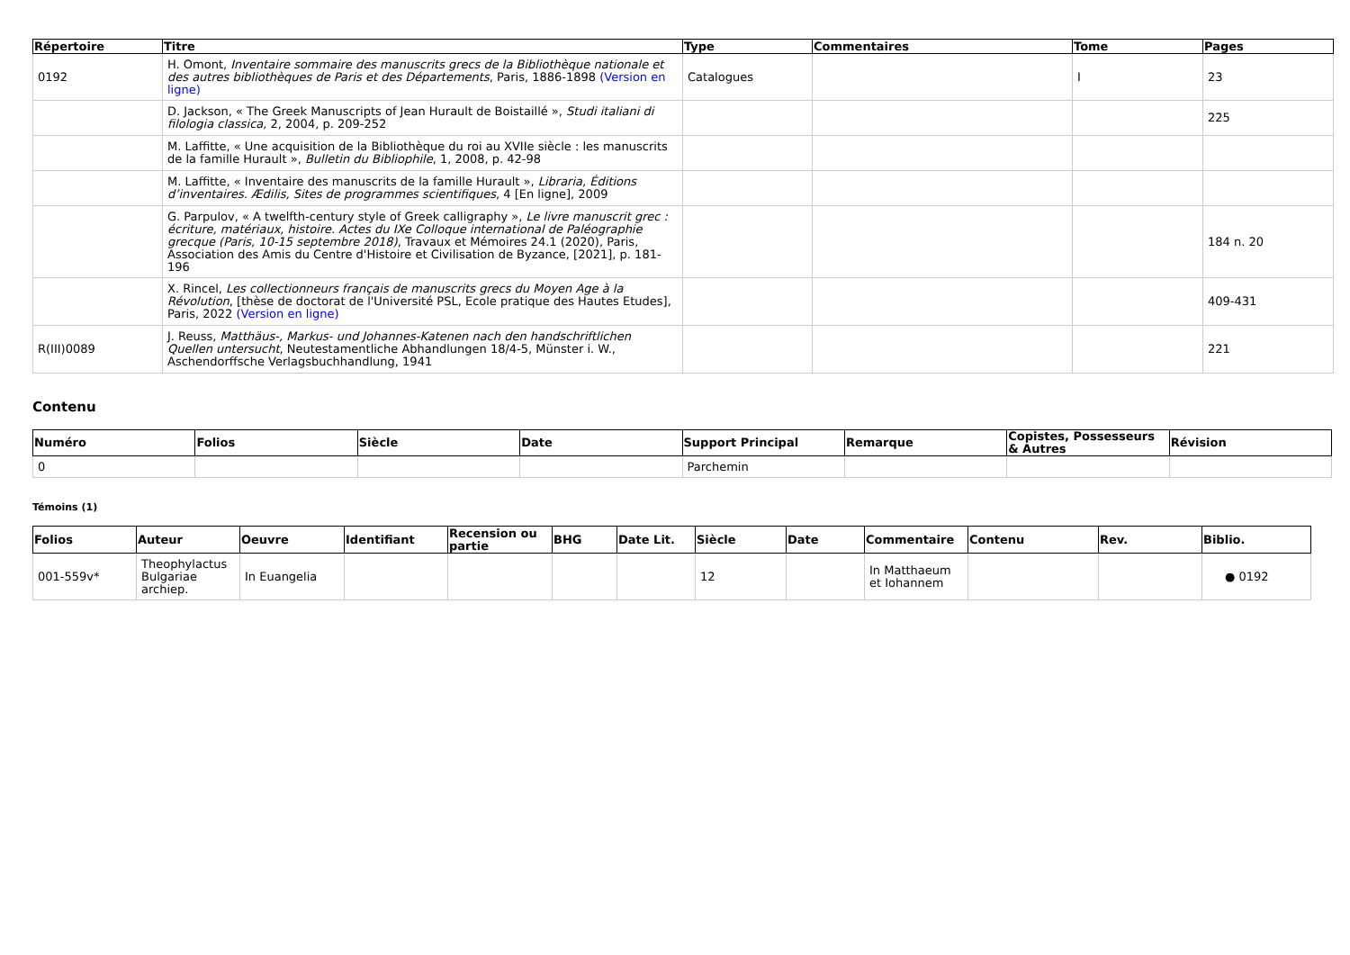| Répertoire | Titre | Type | Commentaires | Tome | Pages |
| --- | --- | --- | --- | --- | --- |
| 0192 | H. Omont, Inventaire sommaire des manuscrits grecs de la Bibliothèque nationale et des autres bibliothèques de Paris et des Départements , Paris, 1886-1898 (Version en ligne) | Catalogues | | I | 23 |
| | D. Jackson, « The Greek Manuscripts of Jean Hurault de Boistaillé », Studi italiani di filologia classica , 2, 2004, p. 209-252 | | | | 225 |
| | M. Laffitte, « Une acquisition de la Bibliothèque du roi au XVIIe siècle : les manuscrits de la famille Hurault », Bulletin du Bibliophile , 1, 2008, p. 42-98 | | | | |
| | M. Laffitte, « Inventaire des manuscrits de la famille Hurault », Libraria, Éditions d’inventaires. Ædilis, Sites de programmes scientifiques , 4 [En ligne], 2009 | | | | |
| | G. Parpulov, « A twelfth-century style of Greek calligraphy », Le livre manuscrit grec : écriture, matériaux, histoire. Actes du IXe Colloque international de Paléographie grecque (Paris, 10-15 septembre 2018) , Travaux et Mémoires 24.1 (2020), Paris, Association des Amis du Centre d'Histoire et Civilisation de Byzance, [2021], p. 181-196 | | | | 184 n. 20 |
| | X. Rincel, Les collectionneurs français de manuscrits grecs du Moyen Age à la Révolution , [thèse de doctorat de l'Université PSL, Ecole pratique des Hautes Etudes], Paris, 2022 (Version en ligne) | | | | 409-431 |
| R(III)0089 | J. Reuss, Matthäus-, Markus- und Johannes-Katenen nach den handschriftlichen Quellen untersucht , Neutestamentliche Abhandlungen 18/4-5, Münster i. W., Aschendorffsche Verlagsbuchhandlung, 1941 | | | | 221 |
Contenu
| Numéro | Folios | Siècle | Date | Support Principal | Remarque | Copistes, Possesseurs & Autres | Révision |
| --- | --- | --- | --- | --- | --- | --- | --- |
| 0 | | | | Parchemin | | | |
Témoins (1)
| Folios | Auteur | Oeuvre | Identifiant | Recension ou partie | BHG | Date Lit. | Siècle | Date | Commentaire | Contenu | Rev. | Biblio. |
| --- | --- | --- | --- | --- | --- | --- | --- | --- | --- | --- | --- | --- |
| 001-559v* | Theophylactus Bulgariae archiep. | In Euangelia | | | | | 12 | | In Matthaeum et Iohannem | | | ● 0192 |